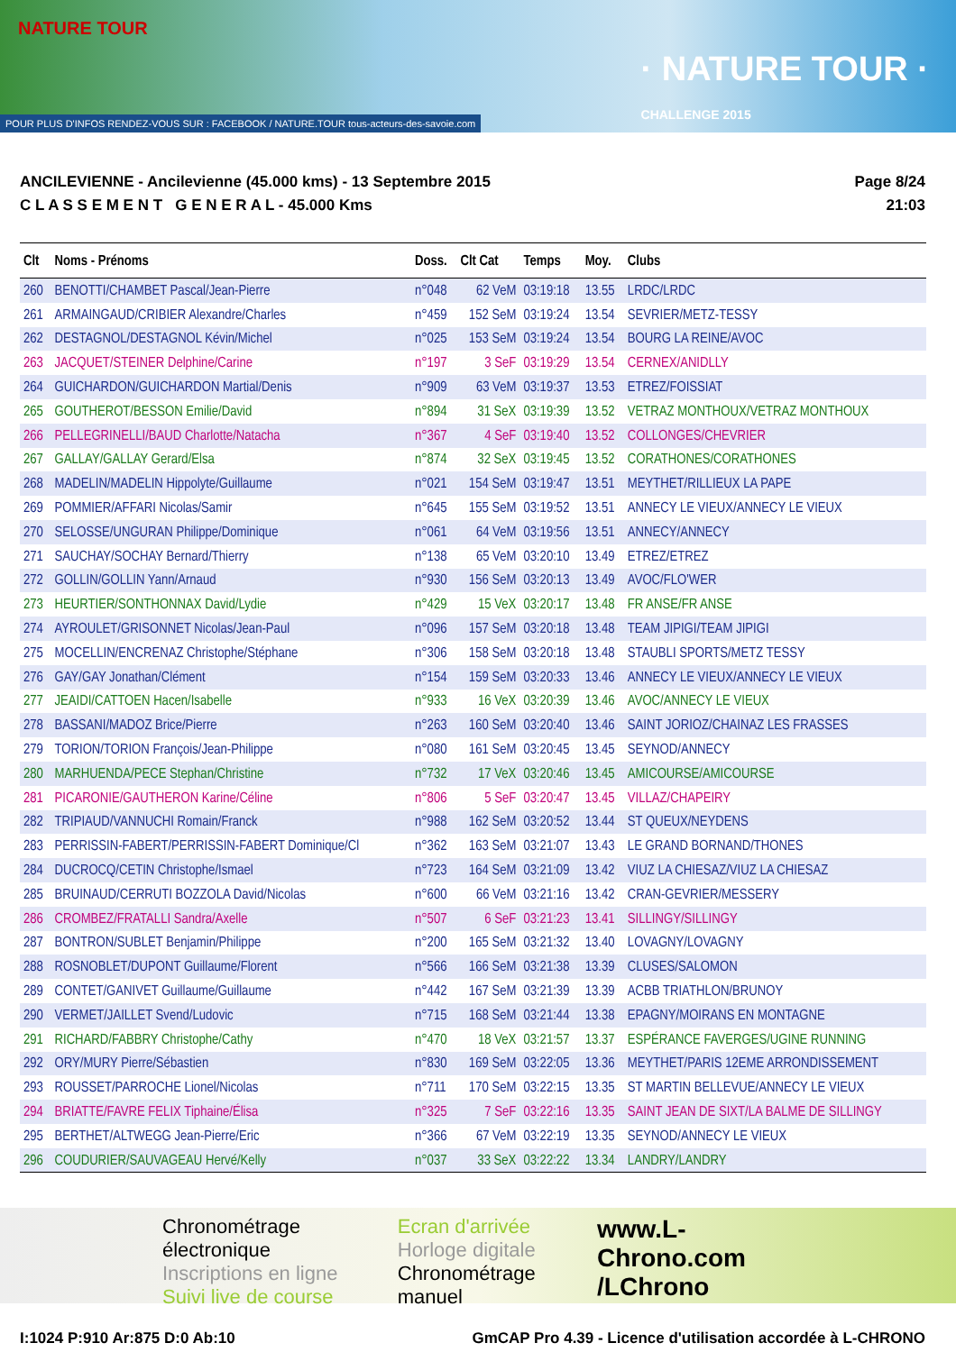NATURE TOUR
· NATURE TOUR ·
CHALLENGE 2015
POUR PLUS D'INFOS RENDEZ-VOUS SUR : FACEBOOK / NATURE.TOUR tous-acteurs-des-savoie.com
ANCILEVIENNE - Ancilevienne (45.000 kms) - 13 Septembre 2015
C L A S S E M E N T G E N E R A L - 45.000 Kms
Page 8/24
21:03
| Clt | Noms - Prénoms | Doss. | Clt Cat | Temps | Moy. | Clubs |
| --- | --- | --- | --- | --- | --- | --- |
| 260 | BENOTTI/CHAMBET Pascal/Jean-Pierre | n°048 | 62 VeM | 03:19:18 | 13.55 | LRDC/LRDC |
| 261 | ARMAINGAUD/CRIBIER Alexandre/Charles | n°459 | 152 SeM | 03:19:24 | 13.54 | SEVRIER/METZ-TESSY |
| 262 | DESTAGNOL/DESTAGNOL Kévin/Michel | n°025 | 153 SeM | 03:19:24 | 13.54 | BOURG LA REINE/AVOC |
| 263 | JACQUET/STEINER Delphine/Carine | n°197 | 3 SeF | 03:19:29 | 13.54 | CERNEX/ANIDLLY |
| 264 | GUICHARDON/GUICHARDON Martial/Denis | n°909 | 63 VeM | 03:19:37 | 13.53 | ETREZ/FOISSIAT |
| 265 | GOUTHEROT/BESSON Emilie/David | n°894 | 31 SeX | 03:19:39 | 13.52 | VETRAZ MONTHOUX/VETRAZ MONTHOUX |
| 266 | PELLEGRINELLI/BAUD Charlotte/Natacha | n°367 | 4 SeF | 03:19:40 | 13.52 | COLLONGES/CHEVRIER |
| 267 | GALLAY/GALLAY Gerard/Elsa | n°874 | 32 SeX | 03:19:45 | 13.52 | CORATHONES/CORATHONES |
| 268 | MADELIN/MADELIN Hippolyte/Guillaume | n°021 | 154 SeM | 03:19:47 | 13.51 | MEYTHET/RILLIEUX LA PAPE |
| 269 | POMMIER/AFFARI Nicolas/Samir | n°645 | 155 SeM | 03:19:52 | 13.51 | ANNECY LE VIEUX/ANNECY LE VIEUX |
| 270 | SELOSSE/UNGURAN Philippe/Dominique | n°061 | 64 VeM | 03:19:56 | 13.51 | ANNECY/ANNECY |
| 271 | SAUCHAY/SOCHAY Bernard/Thierry | n°138 | 65 VeM | 03:20:10 | 13.49 | ETREZ/ETREZ |
| 272 | GOLLIN/GOLLIN Yann/Arnaud | n°930 | 156 SeM | 03:20:13 | 13.49 | AVOC/FLO'WER |
| 273 | HEURTIER/SONTHONNAX David/Lydie | n°429 | 15 VeX | 03:20:17 | 13.48 | FR ANSE/FR ANSE |
| 274 | AYROULET/GRISONNET Nicolas/Jean-Paul | n°096 | 157 SeM | 03:20:18 | 13.48 | TEAM JIPIGI/TEAM JIPIGI |
| 275 | MOCELLIN/ENCRENAZ Christophe/Stéphane | n°306 | 158 SeM | 03:20:18 | 13.48 | STAUBLI SPORTS/METZ TESSY |
| 276 | GAY/GAY Jonathan/Clément | n°154 | 159 SeM | 03:20:33 | 13.46 | ANNECY LE VIEUX/ANNECY LE VIEUX |
| 277 | JEAIDI/CATTOEN Hacen/Isabelle | n°933 | 16 VeX | 03:20:39 | 13.46 | AVOC/ANNECY LE VIEUX |
| 278 | BASSANI/MADOZ Brice/Pierre | n°263 | 160 SeM | 03:20:40 | 13.46 | SAINT JORIOZ/CHAINAZ LES FRASSES |
| 279 | TORION/TORION François/Jean-Philippe | n°080 | 161 SeM | 03:20:45 | 13.45 | SEYNOD/ANNECY |
| 280 | MARHUENDA/PECE Stephan/Christine | n°732 | 17 VeX | 03:20:46 | 13.45 | AMICOURSE/AMICOURSE |
| 281 | PICARONIE/GAUTHERON Karine/Céline | n°806 | 5 SeF | 03:20:47 | 13.45 | VILLAZ/CHAPEIRY |
| 282 | TRIPIAUD/VANNUCHI Romain/Franck | n°988 | 162 SeM | 03:20:52 | 13.44 | ST QUEUX/NEYDENS |
| 283 | PERRISSIN-FABERT/PERRISSIN-FABERT Dominique/Cl | n°362 | 163 SeM | 03:21:07 | 13.43 | LE GRAND BORNAND/THONES |
| 284 | DUCROCQ/CETIN Christophe/Ismael | n°723 | 164 SeM | 03:21:09 | 13.42 | VIUZ LA CHIESAZ/VIUZ LA CHIESAZ |
| 285 | BRUINAUD/CERRUTI BOZZOLA David/Nicolas | n°600 | 66 VeM | 03:21:16 | 13.42 | CRAN-GEVRIER/MESSERY |
| 286 | CROMBEZ/FRATALLI Sandra/Axelle | n°507 | 6 SeF | 03:21:23 | 13.41 | SILLINGY/SILLINGY |
| 287 | BONTRON/SUBLET Benjamin/Philippe | n°200 | 165 SeM | 03:21:32 | 13.40 | LOVAGNY/LOVAGNY |
| 288 | ROSNOBLET/DUPONT Guillaume/Florent | n°566 | 166 SeM | 03:21:38 | 13.39 | CLUSES/SALOMON |
| 289 | CONTET/GANIVET Guillaume/Guillaume | n°442 | 167 SeM | 03:21:39 | 13.39 | ACBB TRIATHLON/BRUNOY |
| 290 | VERMET/JAILLET Svend/Ludovic | n°715 | 168 SeM | 03:21:44 | 13.38 | EPAGNY/MOIRANS EN MONTAGNE |
| 291 | RICHARD/FABBRY Christophe/Cathy | n°470 | 18 VeX | 03:21:57 | 13.37 | ESPÉRANCE FAVERGES/UGINE RUNNING |
| 292 | ORY/MURY Pierre/Sébastien | n°830 | 169 SeM | 03:22:05 | 13.36 | MEYTHET/PARIS 12EME ARRONDISSEMENT |
| 293 | ROUSSET/PARROCHE Lionel/Nicolas | n°711 | 170 SeM | 03:22:15 | 13.35 | ST MARTIN BELLEVUE/ANNECY LE VIEUX |
| 294 | BRIATTE/FAVRE FELIX Tiphaine/Élisa | n°325 | 7 SeF | 03:22:16 | 13.35 | SAINT JEAN DE SIXT/LA BALME DE SILLINGY |
| 295 | BERTHET/ALTWEGG Jean-Pierre/Eric | n°366 | 67 VeM | 03:22:19 | 13.35 | SEYNOD/ANNECY LE VIEUX |
| 296 | COUDURIER/SAUVAGEAU Hervé/Kelly | n°037 | 33 SeX | 03:22:22 | 13.34 | LANDRY/LANDRY |
Chronométrage électronique
Inscriptions en ligne
Suivi live de course
Ecran d'arrivée
Horloge digitale
Chronométrage manuel
www.L-Chrono.com
/LChrono
I:1024 P:910 Ar:875 D:0 Ab:10 GmCAP Pro 4.39 - Licence d'utilisation accordée à L-CHRONO